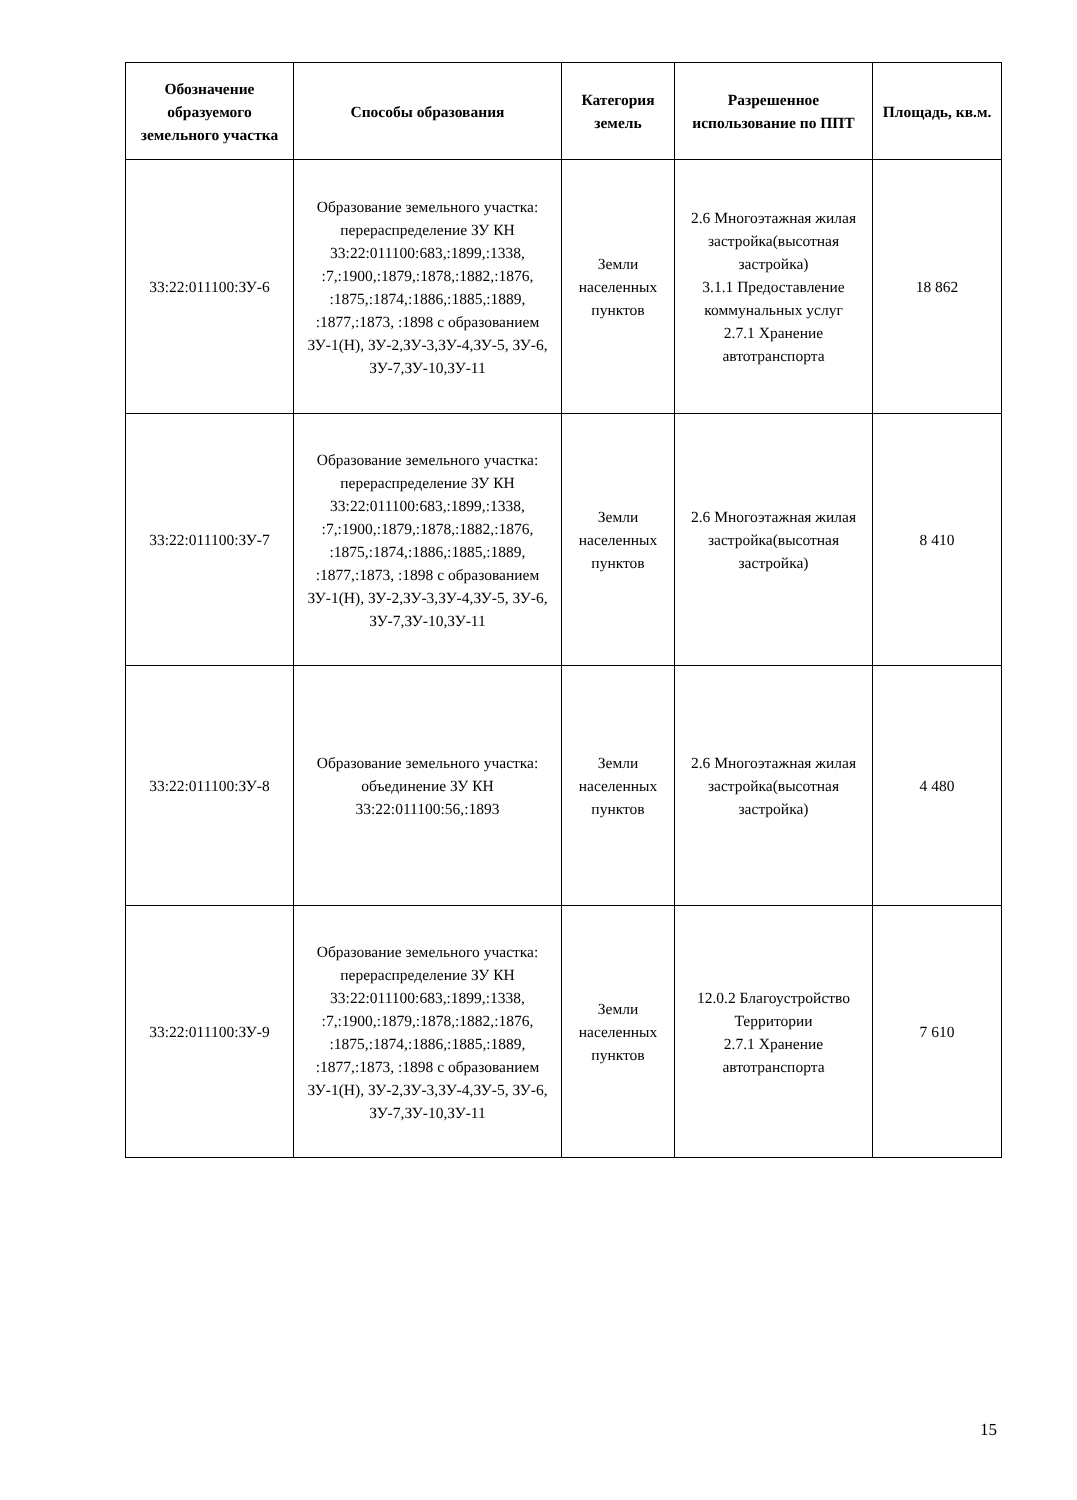| Обозначение образуемого земельного участка | Способы образования | Категория земель | Разрешенное использование по ППТ | Площадь, кв.м. |
| --- | --- | --- | --- | --- |
| 33:22:011100:ЗУ-6 | Образование земельного участка: перераспределение ЗУ КН 33:22:011100:683,:1899,:1338, :7,:1900,:1879,:1878,:1882,:1876, :1875,:1874,:1886,:1885,:1889, :1877,:1873, :1898 с образованием ЗУ-1(Н), ЗУ-2,ЗУ-3,ЗУ-4,ЗУ-5, ЗУ-6, ЗУ-7,ЗУ-10,ЗУ-11 | Земли населенных пунктов | 2.6 Многоэтажная жилая застройка(высотная застройка) 3.1.1 Предоставление коммунальных услуг 2.7.1 Хранение автотранспорта | 18 862 |
| 33:22:011100:ЗУ-7 | Образование земельного участка: перераспределение ЗУ КН 33:22:011100:683,:1899,:1338, :7,:1900,:1879,:1878,:1882,:1876, :1875,:1874,:1886,:1885,:1889, :1877,:1873, :1898 с образованием ЗУ-1(Н), ЗУ-2,ЗУ-3,ЗУ-4,ЗУ-5, ЗУ-6, ЗУ-7,ЗУ-10,ЗУ-11 | Земли населенных пунктов | 2.6 Многоэтажная жилая застройка(высотная застройка) | 8 410 |
| 33:22:011100:ЗУ-8 | Образование земельного участка: объединение ЗУ КН 33:22:011100:56,:1893 | Земли населенных пунктов | 2.6 Многоэтажная жилая застройка(высотная застройка) | 4 480 |
| 33:22:011100:ЗУ-9 | Образование земельного участка: перераспределение ЗУ КН 33:22:011100:683,:1899,:1338, :7,:1900,:1879,:1878,:1882,:1876, :1875,:1874,:1886,:1885,:1889, :1877,:1873, :1898 с образованием ЗУ-1(Н), ЗУ-2,ЗУ-3,ЗУ-4,ЗУ-5, ЗУ-6, ЗУ-7,ЗУ-10,ЗУ-11 | Земли населенных пунктов | 12.0.2 Благоустройство Территории 2.7.1 Хранение автотранспорта | 7 610 |
15